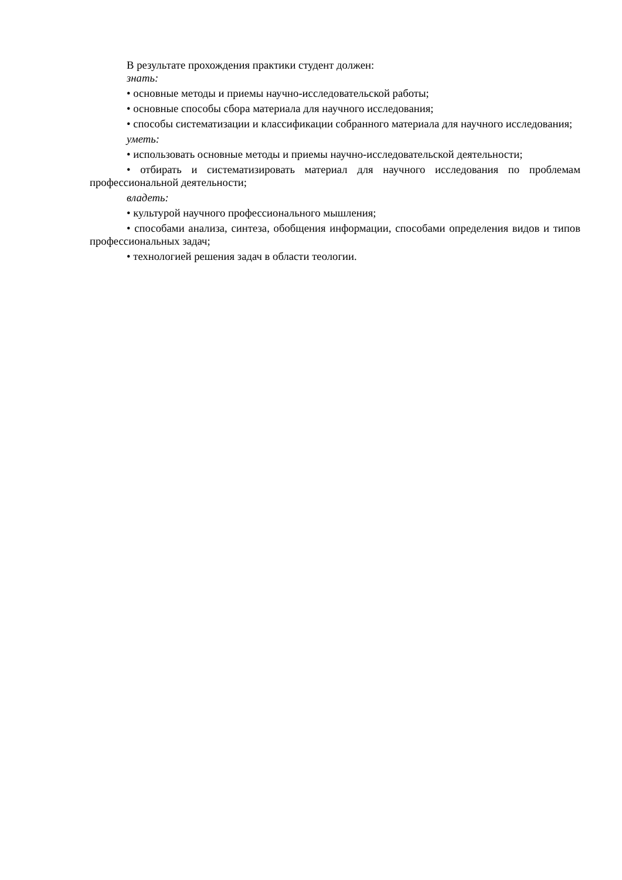В результате прохождения практики студент должен:
знать:
• основные методы и приемы научно-исследовательской работы;
• основные способы сбора материала для научного исследования;
• способы систематизации и классификации собранного материала для научного исследования;
уметь:
• использовать основные методы и приемы научно-исследовательской деятельности;
• отбирать и систематизировать материал для научного исследования по проблемам профессиональной деятельности;
владеть:
• культурой научного профессионального мышления;
• способами анализа, синтеза, обобщения информации, способами определения видов и типов профессиональных задач;
• технологией решения задач в области теологии.